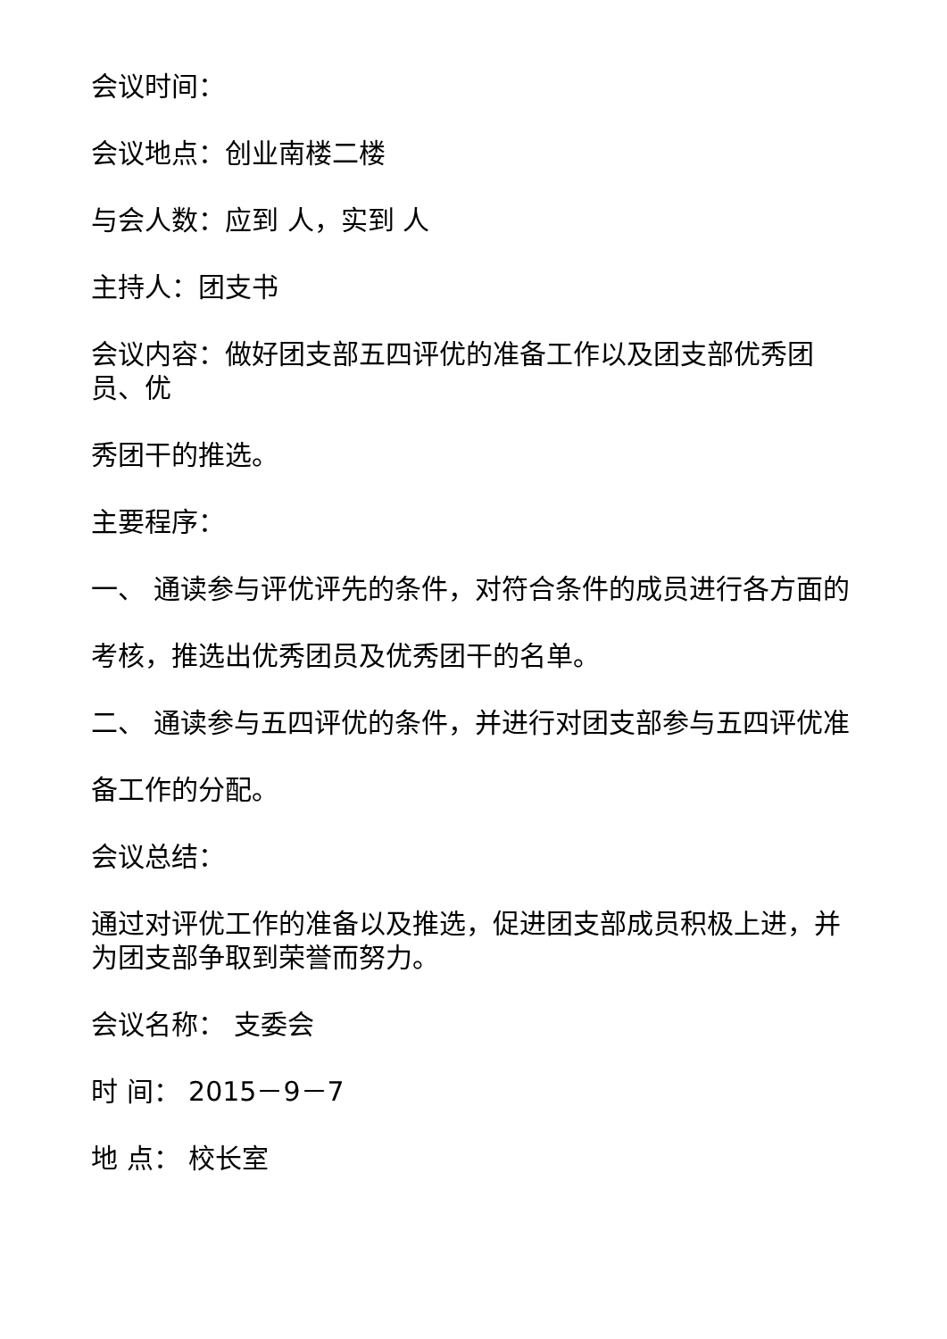会议时间：
会议地点：创业南楼二楼
与会人数：应到 人，实到 人
主持人：团支书
会议内容：做好团支部五四评优的准备工作以及团支部优秀团员、优
秀团干的推选。
主要程序：
一、 通读参与评优评先的条件，对符合条件的成员进行各方面的
考核，推选出优秀团员及优秀团干的名单。
二、 通读参与五四评优的条件，并进行对团支部参与五四评优准
备工作的分配。
会议总结：
通过对评优工作的准备以及推选，促进团支部成员积极上进，并为团支部争取到荣誉而努力。
会议名称： 支委会
时 间： 2015－9－7
地 点： 校长室